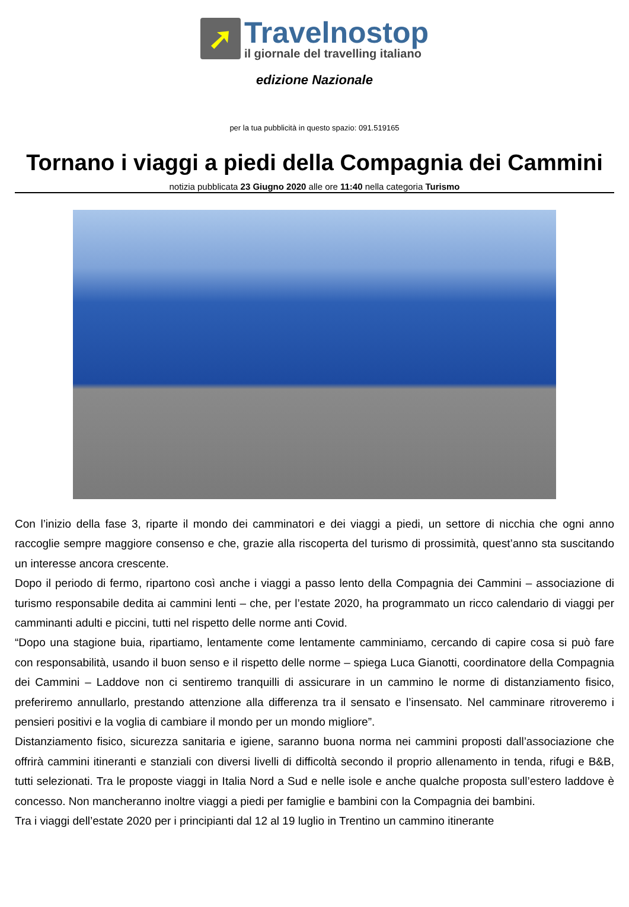➚
Travelnostop
il giornale del travelling italiano
edizione Nazionale
per la tua pubblicità in questo spazio: 091.519165
Tornano i viaggi a piedi della Compagnia dei Cammini
notizia pubblicata 23 Giugno 2020 alle ore 11:40 nella categoria Turismo
Con l’inizio della fase 3, riparte il mondo dei camminatori e dei viaggi a piedi, un settore di nicchia che ogni anno raccoglie sempre maggiore consenso e che, grazie alla riscoperta del turismo di prossimità, quest’anno sta suscitando un interesse ancora crescente.
Dopo il periodo di fermo, ripartono così anche i viaggi a passo lento della Compagnia dei Cammini – associazione di turismo responsabile dedita ai cammini lenti – che, per l’estate 2020, ha programmato un ricco calendario di viaggi per camminanti adulti e piccini, tutti nel rispetto delle norme anti Covid.
“Dopo una stagione buia, ripartiamo, lentamente come lentamente camminiamo, cercando di capire cosa si può fare con responsabilità, usando il buon senso e il rispetto delle norme – spiega Luca Gianotti, coordinatore della Compagnia dei Cammini – Laddove non ci sentiremo tranquilli di assicurare in un cammino le norme di distanziamento fisico, preferiremo annullarlo, prestando attenzione alla differenza tra il sensato e l’insensato. Nel camminare ritroveremo i pensieri positivi e la voglia di cambiare il mondo per un mondo migliore”.
Distanziamento fisico, sicurezza sanitaria e igiene, saranno buona norma nei cammini proposti dall’associazione che offrirà cammini itineranti e stanziali con diversi livelli di difficoltà secondo il proprio allenamento in tenda, rifugi e B&B, tutti selezionati. Tra le proposte viaggi in Italia Nord a Sud e nelle isole e anche qualche proposta sull’estero laddove è concesso. Non mancheranno inoltre viaggi a piedi per famiglie e bambini con la Compagnia dei bambini.
Tra i viaggi dell’estate 2020 per i principianti dal 12 al 19 luglio in Trentino un cammino itinerante